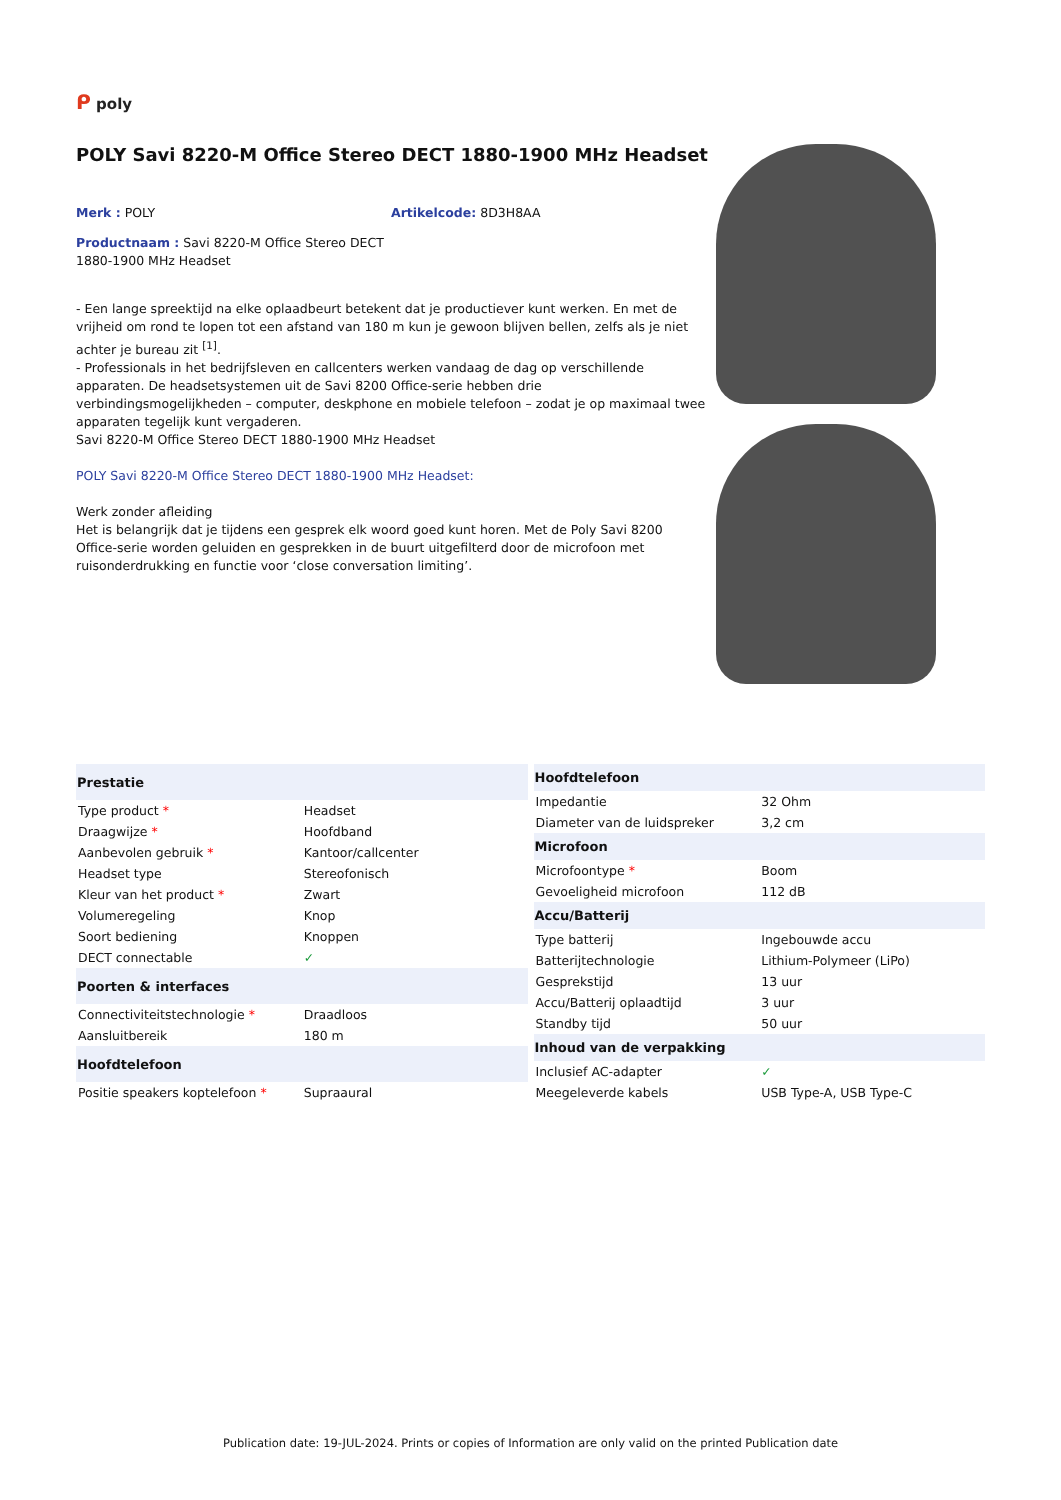ᑭ poly
POLY Savi 8220-M Office Stereo DECT 1880-1900 MHz Headset
Merk : POLY Artikelcode: 8D3H8AA
Productnaam : Savi 8220-M Office Stereo DECT 1880-1900 MHz Headset
- Een lange spreektijd na elke oplaadbeurt betekent dat je productiever kunt werken. En met de vrijheid om rond te lopen tot een afstand van 180 m kun je gewoon blijven bellen, zelfs als je niet achter je bureau zit <sup>[1]</sup>.
- Professionals in het bedrijfsleven en callcenters werken vandaag de dag op verschillende apparaten. De headsetsystemen uit de Savi 8200 Office-serie hebben drie verbindingsmogelijkheden – computer, deskphone en mobiele telefoon – zodat je op maximaal twee apparaten tegelijk kunt vergaderen.
Savi 8220-M Office Stereo DECT 1880-1900 MHz Headset
POLY Savi 8220-M Office Stereo DECT 1880-1900 MHz Headset:
Werk zonder afleiding
Het is belangrijk dat je tijdens een gesprek elk woord goed kunt horen. Met de Poly Savi 8200 Office-serie worden geluiden en gesprekken in de buurt uitgefilterd door de microfoon met ruisonderdrukking en functie voor ‘close conversation limiting’.
| Prestatie | |
| --- | --- |
| Type product * | Headset |
| Draagwijze * | Hoofdband |
| Aanbevolen gebruik * | Kantoor/callcenter |
| Headset type | Stereofonisch |
| Kleur van het product * | Zwart |
| Volumeregeling | Knop |
| Soort bediening | Knoppen |
| DECT connectable | ✓ |
| Poorten & interfaces | |
| Connectiviteitstechnologie * | Draadloos |
| Aansluitbereik | 180 m |
| Hoofdtelefoon | |
| Positie speakers koptelefoon * | Supraaural |
| Hoofdtelefoon | |
| --- | --- |
| Impedantie | 32 Ohm |
| Diameter van de luidspreker | 3,2 cm |
| Microfoon | |
| Microfoontype * | Boom |
| Gevoeligheid microfoon | 112 dB |
| Accu/Batterij | |
| Type batterij | Ingebouwde accu |
| Batterijtechnologie | Lithium-Polymeer (LiPo) |
| Gesprekstijd | 13 uur |
| Accu/Batterij oplaadtijd | 3 uur |
| Standby tijd | 50 uur |
| Inhoud van de verpakking | |
| Inclusief AC-adapter | ✓ |
| Meegeleverde kabels | USB Type-A, USB Type-C |
Publication date: 19-JUL-2024. Prints or copies of Information are only valid on the printed Publication date